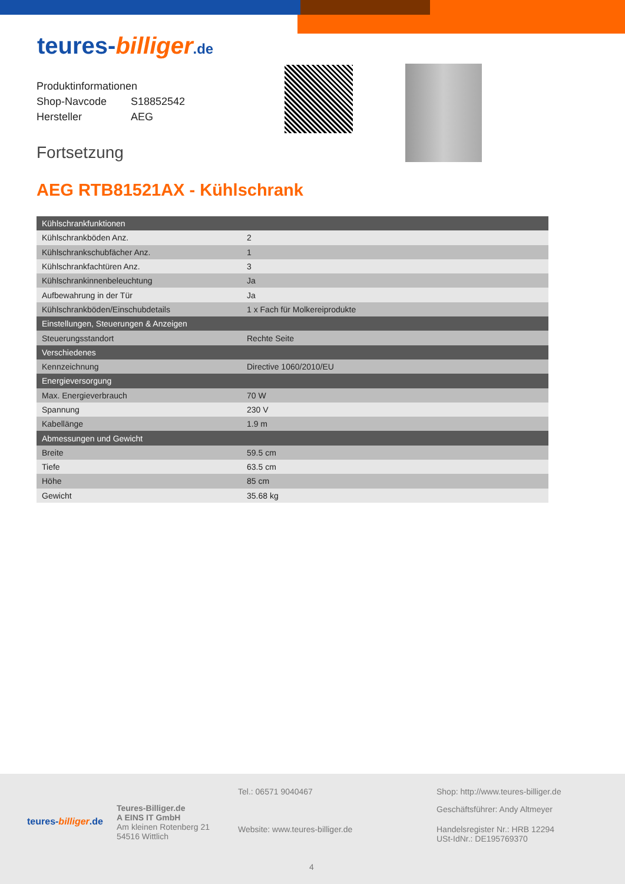teures-billiger.de
Produktinformationen
Shop-Navcode S18852542
Hersteller AEG
Fortsetzung
AEG RTB81521AX - Kühlschrank
| Kühlschrankfunktionen | |
| --- | --- |
| Kühlschrankböden Anz. | 2 |
| Kühlschrankschubfächer Anz. | 1 |
| Kühlschrankfachtüren Anz. | 3 |
| Kühlschrankinnenbeleuchtung | Ja |
| Aufbewahrung in der Tür | Ja |
| Kühlschrankböden/Einschubdetails | 1 x Fach für Molkereiprodukte |
| Einstellungen, Steuerungen & Anzeigen | |
| Steuerungsstandort | Rechte Seite |
| Verschiedenes | |
| Kennzeichnung | Directive 1060/2010/EU |
| Energieversorgung | |
| Max. Energieverbrauch | 70 W |
| Spannung | 230 V |
| Kabellänge | 1.9 m |
| Abmessungen und Gewicht | |
| Breite | 59.5 cm |
| Tiefe | 63.5 cm |
| Höhe | 85 cm |
| Gewicht | 35.68 kg |
teures-billiger.de
Teures-Billiger.de
A EINS IT GmbH
Am kleinen Rotenberg 21
54516 Wittlich
Tel.: 06571 9040467
Website: www.teures-billiger.de
Shop: http://www.teures-billiger.de
Geschäftsführer: Andy Altmeyer
Handelsregister Nr.: HRB 12294
USt-IdNr.: DE195769370
4